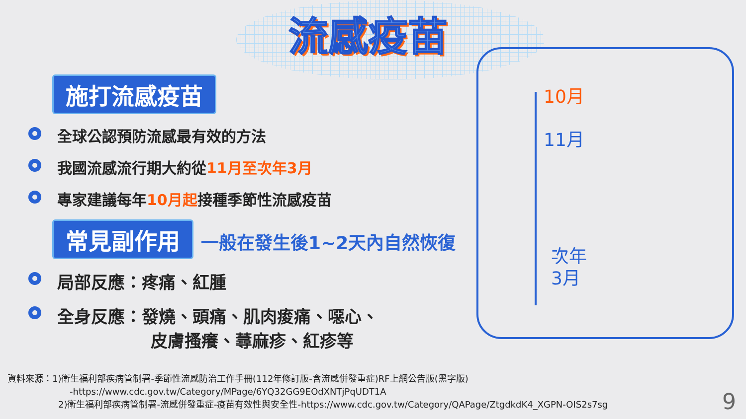流感疫苗
施打流感疫苗
全球公認預防流感最有效的方法
我國流感流行期大約從11月至次年3月
專家建議每年10月起接種季節性流感疫苗
常見副作用 一般在發生後1~2天內自然恢復
局部反應：疼痛、紅腫
全身反應：發燒、頭痛、肌肉痠痛、噁心、
皮膚搔癢、蕁麻疹、紅疹等
10月
11月
次年
3月
資料來源：1)衛生福利部疾病管制署-季節性流感防治工作手冊(112年修訂版-含流感併發重症)RF上網公告版(黑字版)
-https://www.cdc.gov.tw/Category/MPage/6YQ32GG9EOdXNTjPqUDT1A
2)衛生福利部疾病管制署-流感併發重症-疫苗有效性與安全性-https://www.cdc.gov.tw/Category/QAPage/ZtgdkdK4_XGPN-OIS2s7sg
9